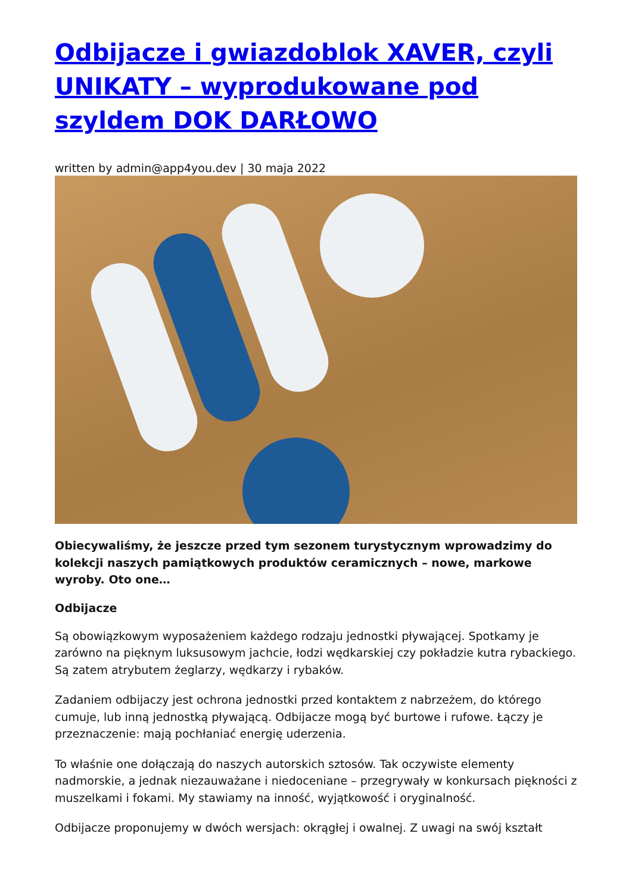Odbijacze i gwiazdoblok XAVER, czyli UNIKATY – wyprodukowane pod szyldem DOK DARŁOWO
written by admin@app4you.dev | 30 maja 2022
Obiecywaliśmy, że jeszcze przed tym sezonem turystycznym wprowadzimy do kolekcji naszych pamiątkowych produktów ceramicznych – nowe, markowe wyroby. Oto one…
Odbijacze
Są obowiązkowym wyposażeniem każdego rodzaju jednostki pływającej. Spotkamy je zarówno na pięknym luksusowym jachcie, łodzi wędkarskiej czy pokładzie kutra rybackiego. Są zatem atrybutem żeglarzy, wędkarzy i rybaków.
Zadaniem odbijaczy jest ochrona jednostki przed kontaktem z nabrzeżem, do którego cumuje, lub inną jednostką pływającą. Odbijacze mogą być burtowe i rufowe. Łączy je przeznaczenie: mają pochłaniać energię uderzenia.
To właśnie one dołączają do naszych autorskich sztosów. Tak oczywiste elementy nadmorskie, a jednak niezauważane i niedoceniane – przegrywały w konkursach piękności z muszelkami i fokami. My stawiamy na inność, wyjątkowość i oryginalność.
Odbijacze proponujemy w dwóch wersjach: okrągłej i owalnej. Z uwagi na swój kształt